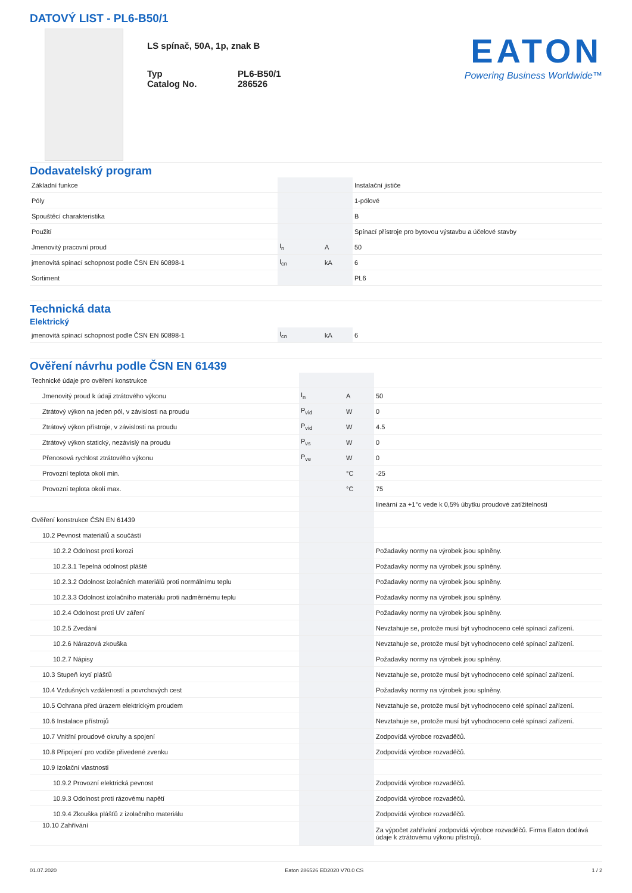DATOVÝ LIST - PL6-B50/1
LS spínač, 50A, 1p, znak B
Typ PL6-B50/1
Catalog No. 286526
EATON
Powering Business Worldwide™
Dodavatelský program
| Základní funkce | | | Instalační jističe |
| Póly | | | 1-pólové |
| Spouštěcí charakteristika | | | B |
| Použití | | | Spínací přístroje pro bytovou výstavbu a účelové stavby |
| Jmenovitý pracovní proud | I<sub>n</sub> | A | 50 |
| jmenovitá spínací schopnost podle ČSN EN 60898-1 | I<sub>cn</sub> | kA | 6 |
| Sortiment | | | PL6 |
Technická data
Elektrický
| jmenovitá spínací schopnost podle ČSN EN 60898-1 | I<sub>cn</sub> | kA | 6 |
Ověření návrhu podle ČSN EN 61439
| Technické údaje pro ověření konstrukce | | | |
| Jmenovitý proud k údaji ztrátového výkonu | I<sub>n</sub> | A | 50 |
| Ztrátový výkon na jeden pól, v závislosti na proudu | P<sub>vid</sub> | W | 0 |
| Ztrátový výkon přístroje, v závislosti na proudu | P<sub>vid</sub> | W | 4.5 |
| Ztrátový výkon statický, nezávislý na proudu | P<sub>vs</sub> | W | 0 |
| Přenosová rychlost ztrátového výkonu | P<sub>ve</sub> | W | 0 |
| Provozní teplota okolí min. | | °C | -25 |
| Provozní teplota okolí max. | | °C | 75 |
| | | | lineární za +1°c vede k 0,5% úbytku proudové zatížitelnosti |
| Ověření konstrukce ČSN EN 61439 | | | |
| 10.2 Pevnost materiálů a součástí | | | |
| 10.2.2 Odolnost proti korozi | | | Požadavky normy na výrobek jsou splněny. |
| 10.2.3.1 Tepelná odolnost pláště | | | Požadavky normy na výrobek jsou splněny. |
| 10.2.3.2 Odolnost izolačních materiálů proti normálnímu teplu | | | Požadavky normy na výrobek jsou splněny. |
| 10.2.3.3 Odolnost izolačního materiálu proti nadměrnému teplu | | | Požadavky normy na výrobek jsou splněny. |
| 10.2.4 Odolnost proti UV záření | | | Požadavky normy na výrobek jsou splněny. |
| 10.2.5 Zvedání | | | Nevztahuje se, protože musí být vyhodnoceno celé spínací zařízení. |
| 10.2.6 Nárazová zkouška | | | Nevztahuje se, protože musí být vyhodnoceno celé spínací zařízení. |
| 10.2.7 Nápisy | | | Požadavky normy na výrobek jsou splněny. |
| 10.3 Stupeň krytí plášťů | | | Nevztahuje se, protože musí být vyhodnoceno celé spínací zařízení. |
| 10.4 Vzdušných vzdáleností a povrchových cest | | | Požadavky normy na výrobek jsou splněny. |
| 10.5 Ochrana před úrazem elektrickým proudem | | | Nevztahuje se, protože musí být vyhodnoceno celé spínací zařízení. |
| 10.6 Instalace přístrojů | | | Nevztahuje se, protože musí být vyhodnoceno celé spínací zařízení. |
| 10.7 Vnitřní proudové okruhy a spojení | | | Zodpovídá výrobce rozvaděčů. |
| 10.8 Připojení pro vodiče přivedené zvenku | | | Zodpovídá výrobce rozvaděčů. |
| 10.9 Izolační vlastnosti | | | |
| 10.9.2 Provozní elektrická pevnost | | | Zodpovídá výrobce rozvaděčů. |
| 10.9.3 Odolnost proti rázovému napětí | | | Zodpovídá výrobce rozvaděčů. |
| 10.9.4 Zkouška plášťů z izolačního materiálu | | | Zodpovídá výrobce rozvaděčů. |
| 10.10 Zahřívání | | | Za výpočet zahřívání zodpovídá výrobce rozvaděčů. Firma Eaton dodává údaje k ztrátovému výkonu přístrojů. |
01.07.2020 Eaton 286526 ED2020 V70.0 CS 1 / 2